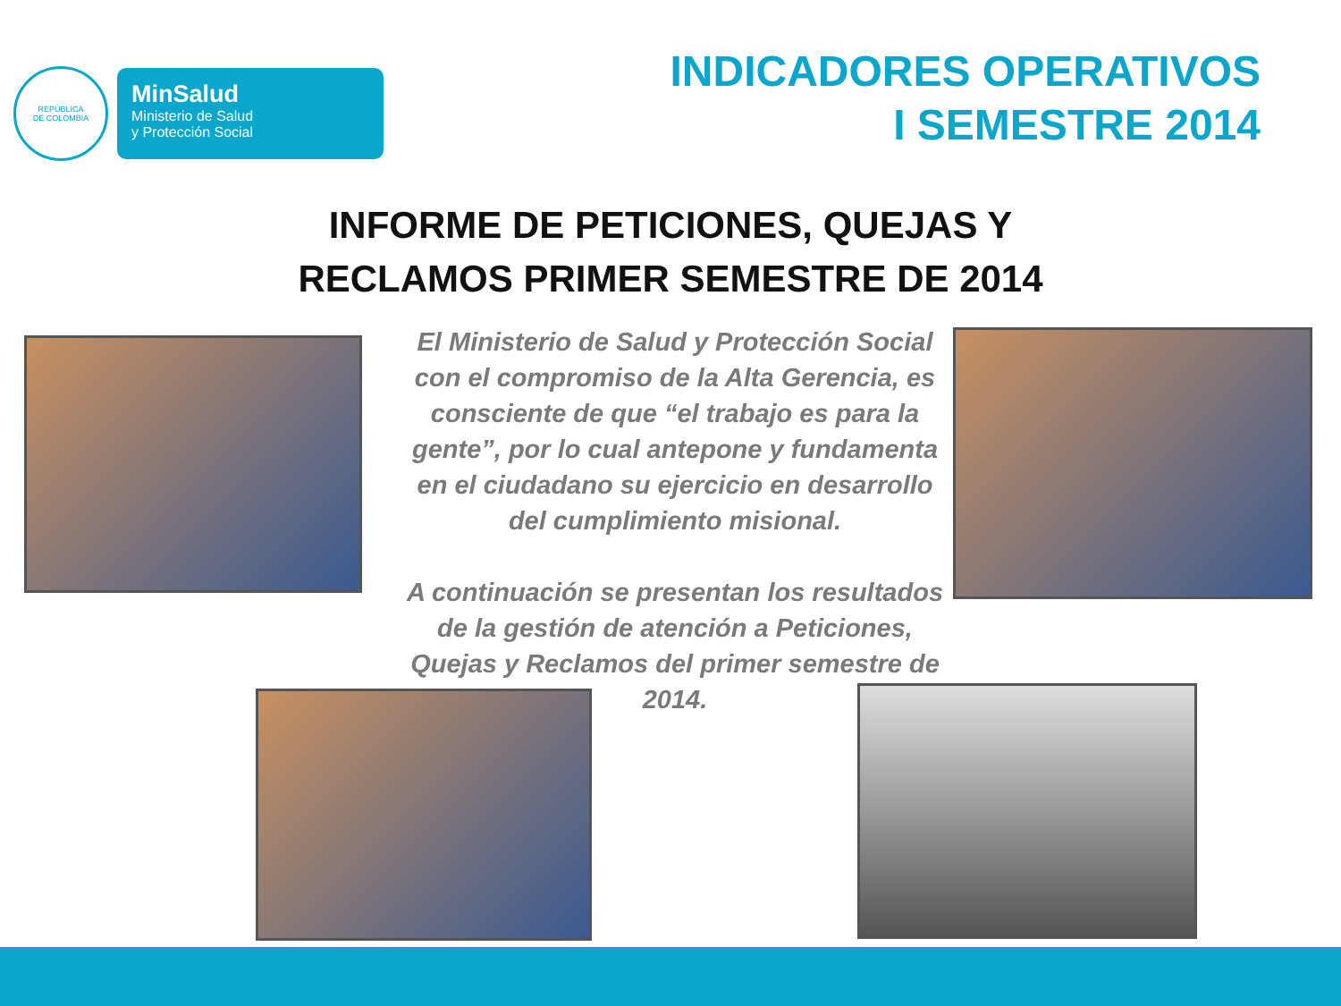REPÚBLICA
DE COLOMBIA
MinSalud
Ministerio de Salud
y Protección Social
INDICADORES OPERATIVOS
I SEMESTRE 2014
INFORME DE PETICIONES, QUEJAS Y
RECLAMOS PRIMER SEMESTRE DE 2014
El Ministerio de Salud y Protección Social con el compromiso de la Alta Gerencia, es consciente de que “el trabajo es para la gente”, por lo cual antepone y fundamenta en el ciudadano su ejercicio en desarrollo del cumplimiento misional.
A continuación se presentan los resultados de la gestión de atención a Peticiones, Quejas y Reclamos del primer semestre de 2014.